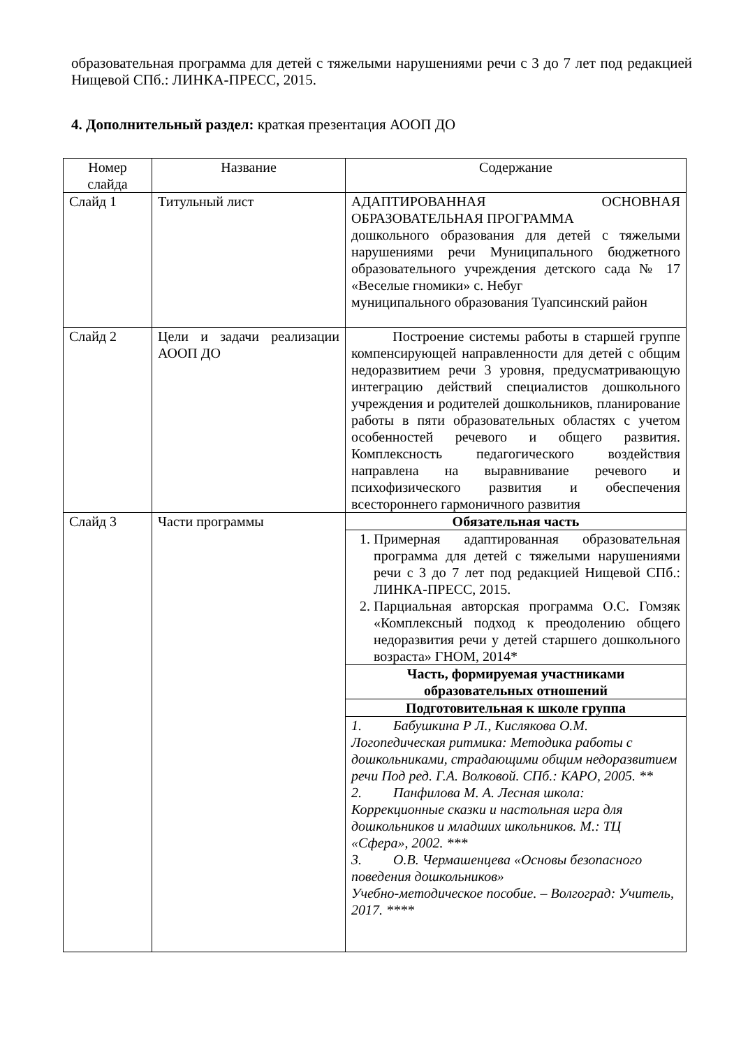образовательная программа для детей с тяжелыми нарушениями речи с 3 до 7 лет под редакцией Нищевой СПб.: ЛИНКА-ПРЕСС, 2015.
4. Дополнительный раздел: краткая презентация АООП ДО
| Номер слайда | Название | Содержание |
| Слайд 1 | Титульный лист | АДАПТИРОВАННАЯ ОСНОВНАЯ ОБРАЗОВАТЕЛЬНАЯ ПРОГРАММА дошкольного образования для детей с тяжелыми нарушениями речи Муниципального бюджетного образовательного учреждения детского сада № 17 «Веселые гномики» с. Небуг муниципального образования Туапсинский район |
| Слайд 2 | Цели и задачи реализации АООП ДО | Построение системы работы в старшей группе компенсирующей направленности для детей с общим недоразвитием речи 3 уровня, предусматривающую интеграцию действий специалистов дошкольного учреждения и родителей дошкольников, планирование работы в пяти образовательных областях с учетом особенностей речевого и общего развития. Комплексность педагогического воздействия направлена на выравнивание речевого и психофизического развития и обеспечения всестороннего гармоничного развития |
| Слайд 3 | Части программы | Обязательная часть 1. Примерная адаптированная образовательная программа для детей с тяжелыми нарушениями речи с 3 до 7 лет под редакцией Нищевой СПб.: ЛИНКА-ПРЕСС, 2015. 2. Парциальная авторская программа О.С. Гомзяк «Комплексный подход к преодолению общего недоразвития речи у детей старшего дошкольного возраста» ГНОМ, 2014* Часть, формируемая участниками образовательных отношений Подготовительная к школе группа 1. Бабушкина Р Л., Кислякова О.М. Логопедическая ритмика: Методика работы с дошкольниками, страдающими общим недоразвитием речи Под ред. Г.А. Волковой. СПб.: КАРО, 2005. ** 2. Панфилова М. А. Лесная школа: Коррекционные сказки и настольная игра для дошкольников и младших школьников. М.: ТЦ «Сфера», 2002. *** 3. О.В. Чермашенцева «Основы безопасного поведения дошкольников» Учебно-методическое пособие. – Волгоград: Учитель, 2017. **** |